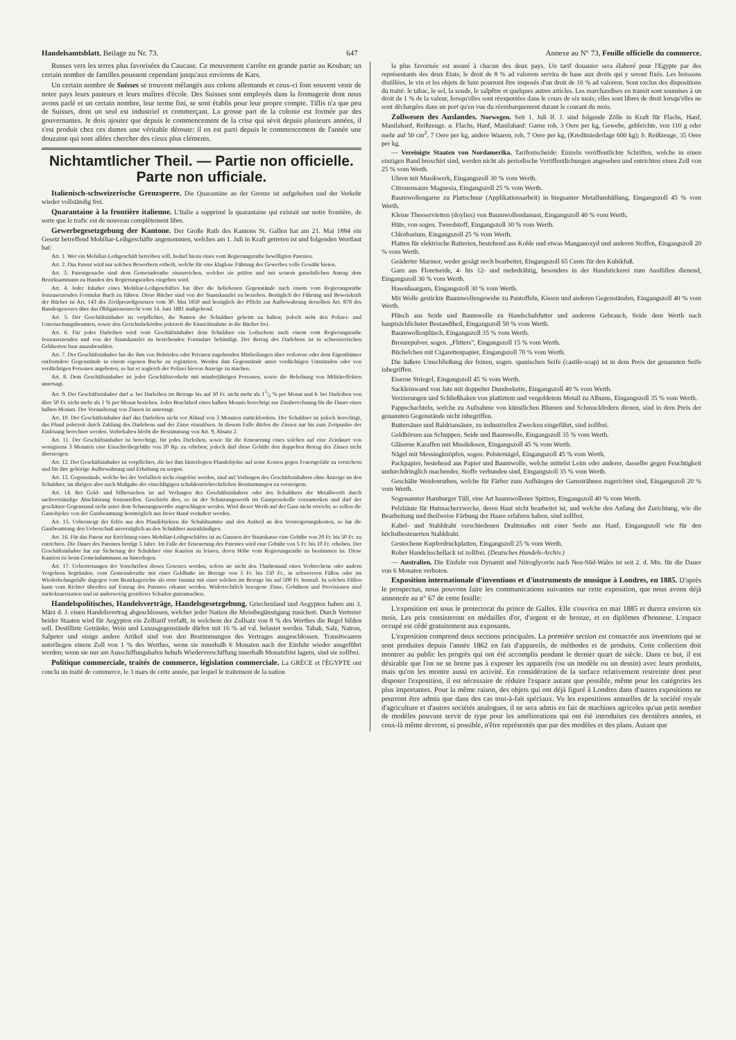Handelsamtsblatt. Beilage zu Nr. 73. 647 Annexe au N° 73, Feuille officielle du commerce.
Russes vers les terres plus favorisées du Caucase. Ce mouvement s'arrête en grande partie au Kouban; un certain nombre de familles poussent cependant jusqu'aux environs de Kars.
Un certain nombre de Suisses se trouvent mélangés aux colons allemands et ceux-ci font souvent venir de notre pays leurs pasteurs et leurs maîtres d'école. Des Suisses sont employés dans la fromagerie dont nous avons parlé et un certain nombre, leur terme fini, se sont établis pour leur propre compte. Tiflis n'a que peu de Suisses, dont un seul est industriel et commerçant. La grosse part de la colonie est formée par des gouvernantes. Je dois ajouter que depuis le commencement de la crise qui sévit depuis plusieurs années, il s'est produit chez ces dames une véritable déroute: il en est parti depuis le commencement de l'année une douzaine qui sont allées chercher des cieux plus cléments.
Nichtamtlicher Theil. — Partie non officielle.
Parte non ufficiale.
Italienisch-schweizerische Grenzsperre. Die Quarantäne an der Grenze ist aufgehoben und der Verkehr wieder vollständig frei.
Quarantaine à la frontière italienne. L'Italie a supprimé la quarantaine qui existait sur notre frontière, de sorte que le trafic est de nouveau complètement libre.
Gewerbegesetzgebung der Kantone. Der Große Rath des Kantons St. Gallen hat am 21. Mai 1884 ein Gesetz betreffend Mobiliar-Leihgeschäfte angenommen, welches am 1. Juli in Kraft getreten ist und folgenden Wortlaut hat:
Art. 1. Wer ein Mobiliar-Leihgeschäft betreiben will, bedarf hiezu eines vom Regierungsrathe bewilligten Patentes.
Art. 2. Das Patent wird nur solchen Bewerbern ertheilt, welche für eine klaglose Führung des Gewerbes volle Gewähr bieten.
Art. 3. Patentgesuche sind dem Gemeinderathe einzureichen, welcher sie prüfen und mit seinem gutachtlichen Antrag dem Bezirksammann zu Handen des Regierungsrathes eingeben wird.
Art. 4. Jeder Inhaber eines Mobiliar-Leihgeschäftes hat über die beliehenen Gegenstände nach einem vom Regierungsrathe festzusetzenden Formular Buch zu führen. Diese Bücher sind von der Staatskanzlei zu beziehen. Bezüglich der Führung und Beweiskraft der Bücher ist Art. 143 des Zivilprozeßgesetzes vom 30. Mai 1850 und bezüglich der Pflicht zur Aufbewahrung derselben Art. 878 des Bundesgesetzes über das Obligationenrecht vom 14. Juni 1881 maßgebend.
Art. 5. Der Geschäftsinhaber ist verpflichtet, die Namen der Schuldner geheim zu halten; jedoch steht den Polizei- und Untersuchungsbeamten, sowie den Gerichtsbehörden jederzeit die Einsichtnahme in die Bücher frei.
Art. 6. Für jedes Darleihen wird vom Geschäftsinhaber dem Schuldner ein Leihschein nach einem vom Regierungsrathe festzusetzenden und von der Staatskanzlei zu beziehenden Formulare behändigt. Der Betrag des Darlehens ist in schweizerischen Geldsorten baar auszubezahlen.
Art. 7. Der Geschäftsinhaber hat die ihm von Behörden oder Privaten zugehenden Mittheilungen über verlorene oder dem Eigenthümer entfremdete Gegenstände in einem eigenen Buche zu registriren. Werden ihm Gegenstände unter verdächtigen Umständen oder von verdächtigen Personen angeboten, so hat er sogleich der Polizei hievon Anzeige zu machen.
Art. 8. Dem Geschäftsinhaber ist jeder Geschäftsverkehr mit minderjährigen Personen, sowie die Beleihung von Militäreffekten untersagt.
Art. 9. Der Geschäftsinhaber darf a. bei Darleihen im Betrage bis auf 50 Fr. nicht mehr als 11/2 % per Monat und b. bei Darleihen von über 50 Fr. nicht mehr als 1 % per Monat beziehen. Jeder Bruchtheil eines halben Monats berechtigt zur Zinsberechnung für die Dauer eines halben Monats. Der Vorausbezug von Zinsen ist untersagt.
Art. 10. Der Geschäftsinhaber darf das Darleihen nicht vor Ablauf von 3 Monaten zurückfordern. Der Schuldner ist jedoch berechtigt, das Pfand jederzeit durch Zahlung des Darlehens und der Zinse einzulösen. In diesem Falle dürfen die Zinsen nur bis zum Zeitpunkte der Einlösung berechnet werden. Vorbehalten bleibt die Bestimmung von Art. 9, Absatz 2.
Art. 11. Der Geschäftsinhaber ist berechtigt, für jedes Darleihen, sowie für die Erneuerung eines solchen auf eine Zeitdauer von wenigstens 3 Monaten eine Einschreibegebühr von 20 Rp. zu erheben; jedoch darf diese Gebühr den doppelten Betrag des Zinses nicht übersteigen.
Art. 12. Der Geschäftsinhaber ist verpflichtet, die bei ihm hinterlegten Pfandobjekte auf seine Kosten gegen Feuersgefahr zu versichern und für ihre gehörige Aufbewahrung und Erhaltung zu sorgen.
Art. 13. Gegenstände, welche bei der Verfallzeit nicht eingelöst werden, sind auf Verlangen des Geschäftsinhabers ohne Anzeige an den Schuldner, im übrigen aber nach Maßgabe der einschlägigen schuldentriebrechtlichen Bestimmungen zu versteigern.
Art. 14. Bei Gold- und Silbersachen ist auf Verlangen des Geschäftsinhabers oder des Schuldners der Metallwerth durch sachverständige Abschätzung festzustellen. Geschieht dies, so ist der Schatzungswerth im Gantprotokolle vorzumerken und darf der geschätzte Gegenstand nicht unter dem Schatzungswerthe zugeschlagen werden. Wird dieser Werth auf der Gant nicht erreicht, so sollen die Gantobjekte von der Gantbeamtung bestmöglich aus freier Hand veräußert werden.
Art. 15. Uebersteigt der Erlös aus den Pfandobjekten die Schuldsumme und den Antheil an den Versteigerungskosten, so hat die Gantbeamtung den Ueberschuß unverzüglich an den Schuldner auszuhändigen.
Art. 16. Für das Patent zur Errichtung eines Mobiliar-Leihgeschäftes ist zu Gunsten der Staatskasse eine Gebühr von 20 Fr. bis 50 Fr. zu entrichten. Die Dauer des Patentes beträgt 5 Jahre. Im Falle der Erneuerung des Patentes wird eine Gebühr von 5 Fr. bis 10 Fr. erhoben. Der Geschäftsinhaber hat zur Sicherung der Schuldner eine Kaution zu leisten, deren Höhe vom Regierungsrathe zu bestimmen ist. Diese Kaution ist beim Gemeindammann zu hinterlegen.
Art. 17. Uebertretungen der Vorschriften dieses Gesetzes werden, sofern sie nicht den Thatbestand eines Verbrechens oder andern Vergehens begründen, vom Gemeinderathe mit einer Geldbuße im Betrage von 5 Fr. bis 150 Fr., in schwereren Fällen oder im Wiederholungsfalle dagegen vom Bezirksgerichte als erste Instanz mit einer solchen im Betrage bis auf 500 Fr. bestraft. In solchen Fällen kann vom Richter überdies auf Entzug des Patentes erkannt werden. Widerrechtlich bezogene Zinse, Gebühren und Provisionen sind zurückzuerstatten und ist anderweitig gestifteter Schaden gutzumachen.
Handelspolitisches, Handelsverträge, Handelsgesetzgebung. Griechenland und Aegypten haben am 3. März d. J. einen Handelsvertrag abgeschlossen, welcher jeder Nation die Meistbegünstigung zusichert. Durch Vertreter beider Staaten wird für Aegypten ein Zolltarif verfaßt, in welchem der Zollsatz von 8 % des Werthes die Regel bilden soll. Destillirte Getränke, Wein und Luxusgegenstände dürfen mit 16 % ad val. belastet werden. Tabak, Salz, Natron, Salpeter und einige andere Artikel sind von den Bestimmungen des Vertrages ausgeschlossen. Transitwaaren unterliegen einem Zoll von 1 % des Werthes, wenn sie innerhalb 6 Monaten nach der Einfuhr wieder ausgeführt werden; wenn sie nur am Ausschiffungshafen behufs Wiederverschiffung innerhalb Monatsfrist lagern, sind sie zollfrei.
Politique commerciale, traités de commerce, législation commerciale. La GRÈCE et l'ÉGYPTE ont conclu un traité de commerce, le 3 mars de cette année, par lequel le traitement de la nation
la plus favorisée est assuré à chacun des deux pays. Un tarif douanier sera élaboré pour l'Egypte par des représentants des deux Etats; le droit de 8 % ad valorem servira de base aux droits qui y seront fixés. Les boissons distillées, le vin et les objets de luxe pourront être imposés d'un droit de 16 % ad valorem. Sont exclus des dispositions du traité: le tabac, le sel, la soude, le salpêtre et quelques autres articles. Les marchandises en transit sont soumises à un droit de 1 % de la valeur, lorsqu'elles sont réexportées dans le cours de six mois; elles sont libres de droit lorsqu'elles ne sont déchargées dans un port qu'en vue du réembarquement durant le courant du mois.
Zollwesen des Auslandes. Norwegen. Seit 1. Juli lf. J. sind folgende Zölle in Kraft für Flachs, Hanf, Manilahanf, Reißzeuge. a. Flachs, Hanf, Manilahanf: Garne roh, 3 Oere per kg, Gewebe, gebleichte, von 110 g oder mehr auf 50 cm<sup>2</sup>, 7 Oere per kg, andere Waaren, roh, 7 Oere per kg, (Kreditniederlage 600 kg); b. Reißzeuge, 35 Oere per kg.
— Vereinigte Staaten von Nordamerika. Tarifentscheide: Einzeln veröffentlichte Schriften, welche in einen einzigen Band broschirt sind, werden nicht als periodische Veröffentlichungen angesehen und entrichten einen Zoll von 25 % vom Werth.
Uhren mit Musikwerk, Eingangszoll 30 % vom Werth.
Citronensaure Magnesia, Eingangszoll 25 % vom Werth.
Baumwollengarne zu Plattschnur (Applikationsarbeit) in biegsamer Metallumhüllung, Eingangszoll 45 % vom Werth.
Kleine Theeservietten (doylies) von Baumwollendamast, Eingangszoll 40 % vom Werth.
Hüte, von sogen. Tweedstoff, Eingangszoll 30 % vom Werth.
Chlorbarium, Eingangszoll 25 % vom Werth.
Platten für elektrische Batterien, bestehend aus Kohle und etwas Manganoxyd und anderen Stoffen, Eingangszoll 20 % vom Werth.
Geäderter Marmor, weder gesägt noch bearbeitet, Eingangszoll 65 Cents für den Kubikfuß.
Garn aus Floretseide, 4- bis 12- und mehrdrähtig, besonders in der Handstickerei zum Ausfüllen dienend, Eingangszoll 30 % vom Werth.
Hasenhaargarn, Eingangszoll 30 % vom Werth.
Mit Wolle gestickte Baumwollengewebe zu Pantoffeln, Kissen und anderen Gegenständen, Eingangszoll 40 % vom Werth.
Plüsch aus Seide und Baumwolle zu Handschuhfutter und anderem Gebrauch, Seide dem Werth nach hauptsächlichster Bestandtheil, Eingangszoll 50 % vom Werth.
Baumwollenplüsch, Eingangszoll 35 % vom Werth.
Bronzepulver, sogen. „Flitters", Eingangszoll 15 % vom Werth.
Büchelchen mit Cigarettenpapier, Eingangszoll 70 % vom Werth.
Die äußere Umschließung der feinen, sogen. spanischen Seife (castile-soap) ist in dem Preis der genannten Seife inbegriffen.
Eiserne Striegel, Eingangszoll 45 % vom Werth.
Sackleinwand von Jute mit doppelter Dundeekette, Eingangszoll 40 % vom Werth.
Verzierungen und Schließhaken von plattirtem und vergoldetem Metall zu Albums, Eingangszoll 35 % vom Werth.
Pappschachteln, welche zu Aufnahme von künstlichen Blumen und Schmuckfedern dienen, sind in dem Preis der genannten Gegenstände nicht inbegriffen.
Buttersäure und Baldriansäure, zu industriellen Zwecken eingeführt, sind zollfrei.
Geldbörsen aus Schuppen, Seide und Baumwolle, Eingangszoll 35 % vom Werth.
Gläserne Karaffen mit Musikdosen, Eingangszoll 45 % vom Werth.
Nägel mit Messingknöpfen, sogen. Polsternägel, Eingangszoll 45 % vom Werth.
Packpapier, bestehend aus Papier und Baumwolle, welche mittelst Leim oder anderer, dasselbe gegen Feuchtigkeit undurchdringlich machender, Stoffe verbunden sind, Eingangszoll 35 % vom Werth.
Geschälte Weidenruthen, welche für Färber zum Aufhängen der Garnsträhnen zugerichtet sind, Eingangszoll 20 % vom Werth.
Sogenannter Hamburger Tüll, eine Art baumwollener Spitzen, Eingangszoll 40 % vom Werth.
Pelzhäute für Hutmacherzwecke, deren Haut nicht bearbeitet ist, und welche den Anfang der Zurichtung, wie die Bearbeitung und theilweise Färbung der Haare erfahren haben, sind zollfrei.
Kabel- und Stahldraht verschiedenen Drahtmaßes mit einer Seele aus Hanf, Eingangszoll wie für den höchstbesteuerten Stahldraht.
Gestochene Kupferdruckplatten, Eingangszoll 25 % vom Werth.
Roher Handelsschellack ist zollfrei. (Deutsches Handels-Archiv.)
— Australien. Die Einfuhr von Dynamit und Nitroglycerin nach Neu-Süd-Wales ist seit 2. d. Mts. für die Dauer von 6 Monaten verboten.
Exposition internationale d'inventions et d'instruments de musique à Londres, en 1885. D'après le prospectus, nous pouvons faire les communications suivantes sur cette exposition, que nous avons déjà annoncée au n° 67 de cette feuille:
L'exposition est sous le protectorat du prince de Galles. Elle s'ouvrira en mai 1885 et durera environ six mois. Les prix consisteront en médailles d'or, d'argent et de bronze, et en diplômes d'honneur. L'espace occupé est cédé gratuitement aux exposants.
L'exposition comprend deux sections principales. La première section est consacrée aux inventions qui se sont produites depuis l'année 1862 en fait d'appareils, de méthodes et de produits. Cette collection doit montrer au public les progrès qui ont été accomplis pendant le dernier quart de siècle. Dans ce but, il est désirable que l'on ne se borne pas à exposer les appareils (ou un modèle ou un dessin) avec leurs produits, mais qu'on les montre aussi en activité. En considération de la surface relativement restreinte dont peut disposer l'exposition, il est nécessaire de réduire l'espace autant que possible, même pour les catégories les plus importantes. Pour la même raison, des objets qui ont déjà figuré à Londres dans d'autres expositions ne pourront être admis que dans des cas tout-à-fait spéciaux. Vu les expositions annuelles de la société royale d'agriculture et d'autres sociétés analogues, il ne sera admis en fait de machines agricoles qu'un petit nombre de modèles pouvant servir de type pour les améliorations qui ont été introduites ces dernières années, et ceux-là même devront, si possible, n'être représentés que par des modèles et des plans. Autant que